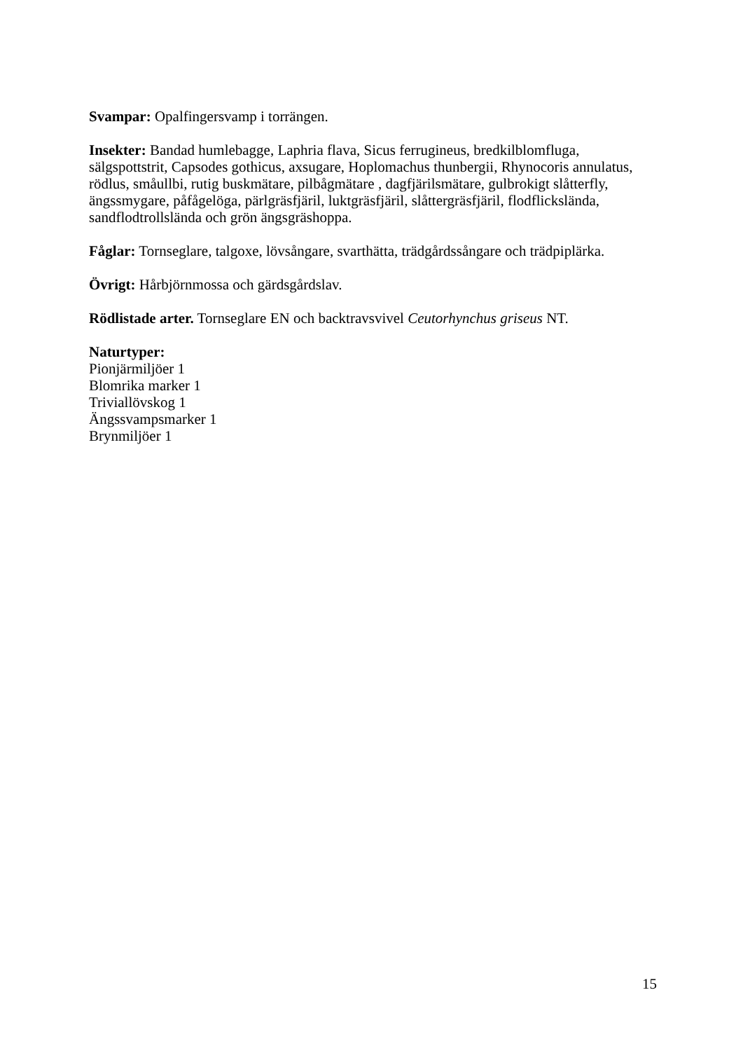Svampar: Opalfingersvamp i torrängen.
Insekter: Bandad humlebagge, Laphria flava, Sicus ferrugineus, bredkilblomfluga, sälgspottstrit, Capsodes gothicus, axsugare, Hoplomachus thunbergii, Rhynocoris annulatus, rödlus, småullbi, rutig buskmätare, pilbågmätare , dagfjärilsmätare, gulbrokigt slåtterfly, ängssmygare, påfågelöga, pärlgräsfjäril, luktgräsfjäril, slåttergräsfjäril, flodflicksländа, sandflodtrollslända och grön ängsgräshoppa.
Fåglar: Tornseglare, talgoxe, lövsångare, svarthätta, trädgårdssångare och trädpiplärka.
Övrigt: Hårbjörnmossa och gärdsgårdslav.
Rödlistade arter. Tornseglare EN och backtravsvivel Ceutorhynchus griseus NT.
Naturtyper:
Pionjärmiljöer 1
Blomrika marker 1
Triviallövskog 1
Ängssvampsmarker 1
Brynmiljöer 1
15